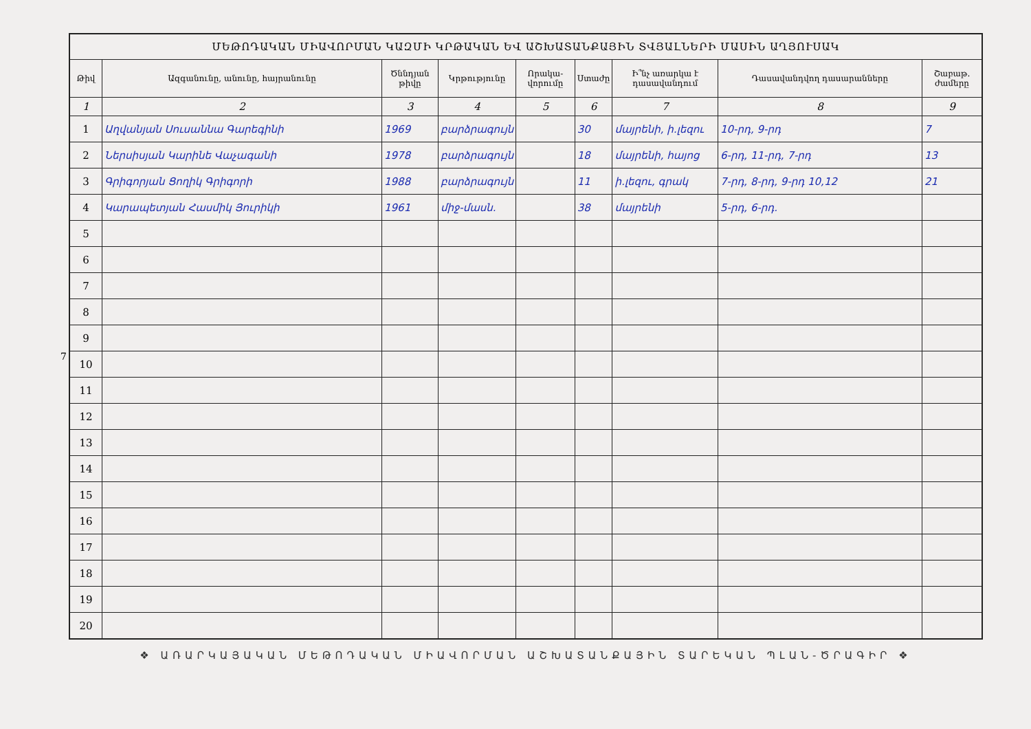7
| ՄԵԹՈԴԱԿԱՆ ՄԻԱՎՈՐՄԱՆ ԿԱԶՄԻ ԿՐԹԱԿԱՆ ԵՎ ԱՇԽԱՏԱՆՔԱՅԻՆ ՏՎՅԱԼՆԵՐԻ ՄԱՍԻՆ ԱՂՅՈՒՍԱԿ | | | | | | | | |
| --- | --- | --- | --- | --- | --- | --- | --- | --- |
| Թիվ | Ազգանունը, անունը, հայրանունը | Ծննդյան թիվը | Կրթությունը | Որակա-վորումը | Ստաժը | Ի՞նչ առարկա է դասավանդում | Դասավանդվող դասարանները | Շաբաթ. ժամերը |
| 1 | 2 | 3 | 4 | 5 | 6 | 7 | 8 | 9 |
| 1 | Աղվանյան Սուսաննա Գարեգինի | 1969 | բարձրագույն | | 30 | մայրենի, ի․լեզու | 10-րդ, 9-րդ | 7 |
| 2 | Ներսիսյան Կարինե Վաչագանի | 1978 | բարձրագույն | | 18 | մայրենի, հայոց | 6-րդ, 11-րդ, 7-րդ | 13 |
| 3 | Գրիգորյան Ցողիկ Գրիգորի | 1988 | բարձրագույն | | 11 | ի․լեզու, գրակ | 7-րդ, 8-րդ, 9-րդ 10,12 | 21 |
| 4 | Կարապետյան Հասմիկ Յուրիկի | 1961 | միջ-մասն. | | 38 | մայրենի | 5-րդ, 6-րդ. | |
| 5 | | | | | | | | |
| 6 | | | | | | | | |
| 7 | | | | | | | | |
| 8 | | | | | | | | |
| 9 | | | | | | | | |
| 10 | | | | | | | | |
| 11 | | | | | | | | |
| 12 | | | | | | | | |
| 13 | | | | | | | | |
| 14 | | | | | | | | |
| 15 | | | | | | | | |
| 16 | | | | | | | | |
| 17 | | | | | | | | |
| 18 | | | | | | | | |
| 19 | | | | | | | | |
| 20 | | | | | | | | |
❖ ԱՌԱՐԿԱՅԱԿԱՆ ՄԵԹՈԴԱԿԱՆ ՄԻԱՎՈՐՄԱՆ ԱՇԽԱՏԱՆՔԱՅԻՆ ՏԱՐԵԿԱՆ ՊԼԱՆ-ԾՐԱԳԻՐ ❖